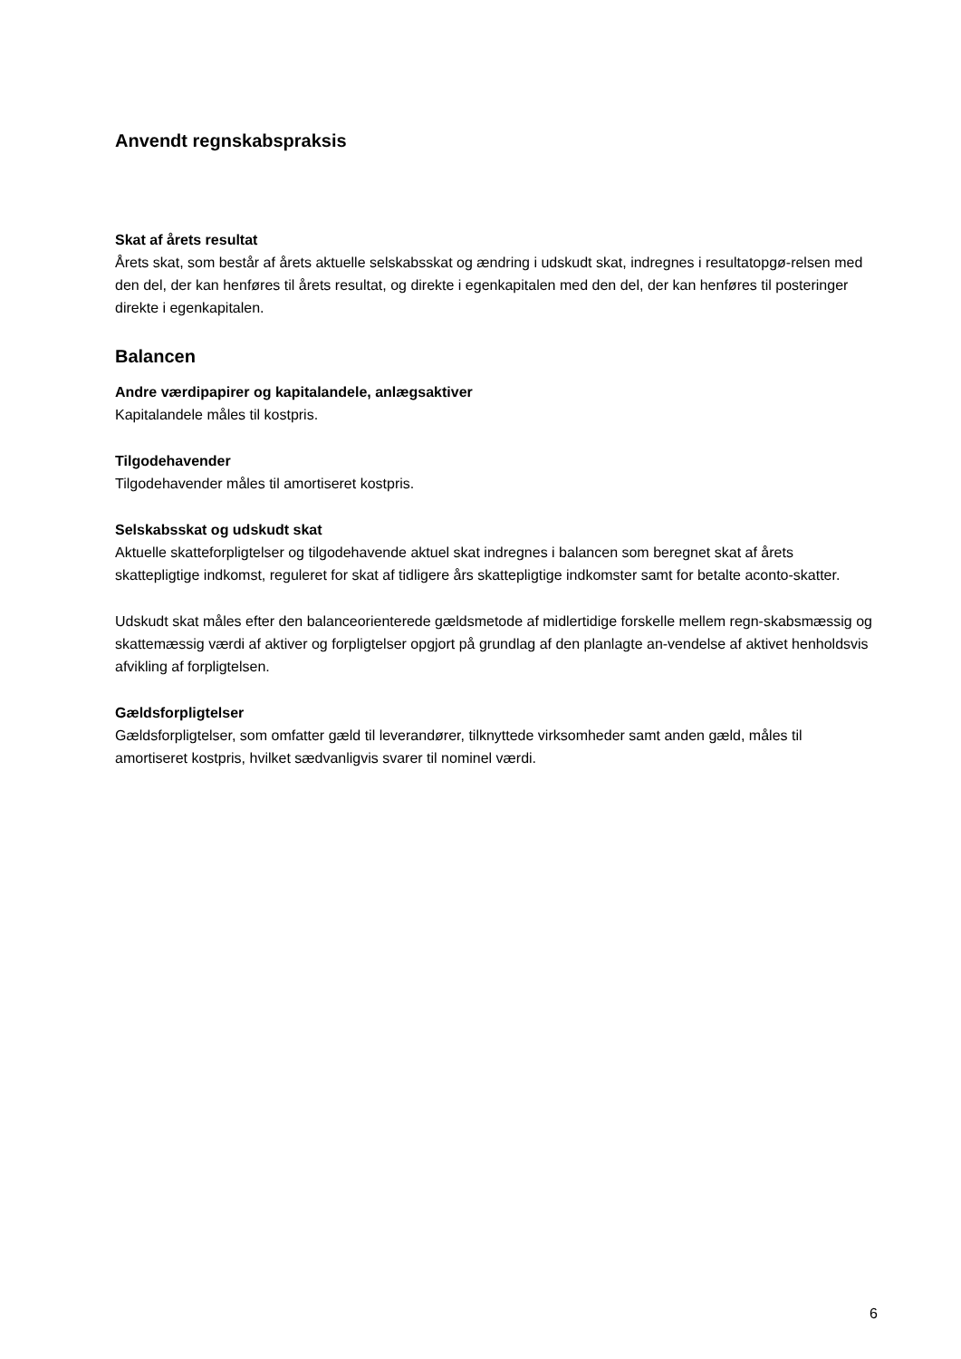Anvendt regnskabspraksis
Skat af årets resultat
Årets skat, som består af årets aktuelle selskabsskat og ændring i udskudt skat, indregnes i resultatopgø-relsen med den del, der kan henføres til årets resultat, og direkte i egenkapitalen med den del, der kan henføres til posteringer direkte i egenkapitalen.
Balancen
Andre værdipapirer og kapitalandele, anlægsaktiver
Kapitalandele måles til kostpris.
Tilgodehavender
Tilgodehavender måles til amortiseret kostpris.
Selskabsskat og udskudt skat
Aktuelle skatteforpligtelser og tilgodehavende aktuel skat indregnes i balancen som beregnet skat af årets skattepligtige indkomst, reguleret for skat af tidligere års skattepligtige indkomster samt for betalte aconto-skatter.
Udskudt skat måles efter den balanceorienterede gældsmetode af midlertidige forskelle mellem regn-skabsmæssig og skattemæssig værdi af aktiver og forpligtelser opgjort på grundlag af den planlagte an-vendelse af aktivet henholdsvis afvikling af forpligtelsen.
Gældsforpligtelser
Gældsforpligtelser, som omfatter gæld til leverandører, tilknyttede virksomheder samt anden gæld, måles til amortiseret kostpris, hvilket sædvanligvis svarer til nominel værdi.
6